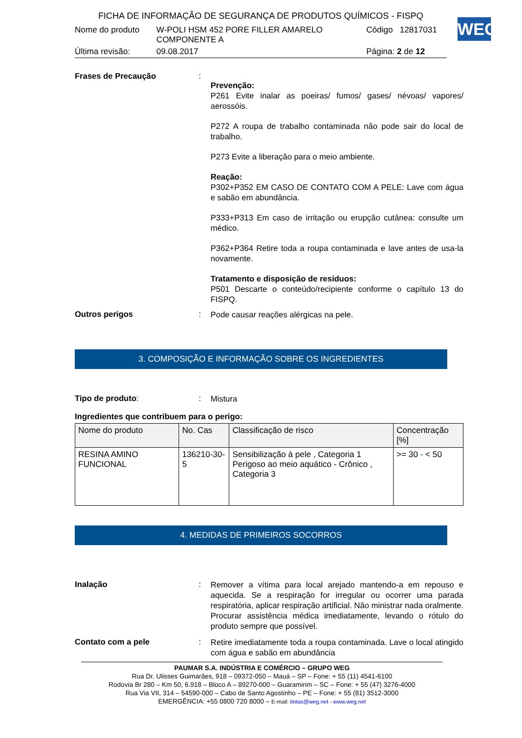FICHA DE INFORMAÇÃO DE SEGURANÇA DE PRODUTOS QUÍMICOS - FISPQ
| Nome do produto | W-POLI HSM 452 PORE FILLER AMARELO COMPONENTE A | Código | 12817031 |
| Última revisão: | 09.08.2017 | Página: 2 de 12 | |
WEG
Frases de Precaução :
Prevenção:
P261 Evite inalar as poeiras/ fumos/ gases/ névoas/ vapores/ aerossóis.
P272 A roupa de trabalho contaminada não pode sair do local de trabalho.
P273 Evite a liberação para o meio ambiente.
Reação:
P302+P352 EM CASO DE CONTATO COM A PELE: Lave com água e sabão em abundância.
P333+P313 Em caso de irritação ou erupção cutânea: consulte um médico.
P362+P364 Retire toda a roupa contaminada e lave antes de usa-la novamente.
Tratamento e disposição de resíduos:
P501 Descarte o conteúdo/recipiente conforme o capítulo 13 do FISPQ.
Outros perigos :
Pode causar reações alérgicas na pele.
3. COMPOSIÇÃO E INFORMAÇÃO SOBRE OS INGREDIENTES
Tipo de produto: :
Mistura
Ingredientes que contribuem para o perigo:
| Nome do produto | No. Cas | Classificação de risco | Concentração [%] |
| --- | --- | --- | --- |
| RESINA AMINO FUNCIONAL | 136210-30-5 | Sensibilização à pele , Categoria 1 Perigoso ao meio aquático - Crônico , Categoria 3 | >= 30 - < 50 |
4. MEDIDAS DE PRIMEIROS SOCORROS
Inalação :
Remover a vítima para local arejado mantendo-a em repouso e aquecida. Se a respiração for irregular ou ocorrer uma parada respiratória, aplicar respiração artificial. Não ministrar nada oralmente. Procurar assistência médica imediatamente, levando o rótulo do produto sempre que possível.
Contato com a pele :
Retire imediatamente toda a roupa contaminada. Lave o local atingido com água e sabão em abundância
PAUMAR S.A. INDÚSTRIA E COMÉRCIO – GRUPO WEG
Rua Dr. Ulisses Guimarães, 918 – 09372-050 – Mauá – SP – Fone: + 55 (11) 4541-6100
Rodovia Br 280 – Km 50, 6.918 – Bloco A – 89270-000 – Guaramirim – SC – Fone: + 55 (47) 3276-4000
Rua Via VII, 314 – 54590-000 – Cabo de Santo Agostinho – PE – Fone: + 55 (81) 3512-3000
EMERGÊNCIA: +55 0800 720 8000 – E-mail: tintas@weg.net - www.weg.net